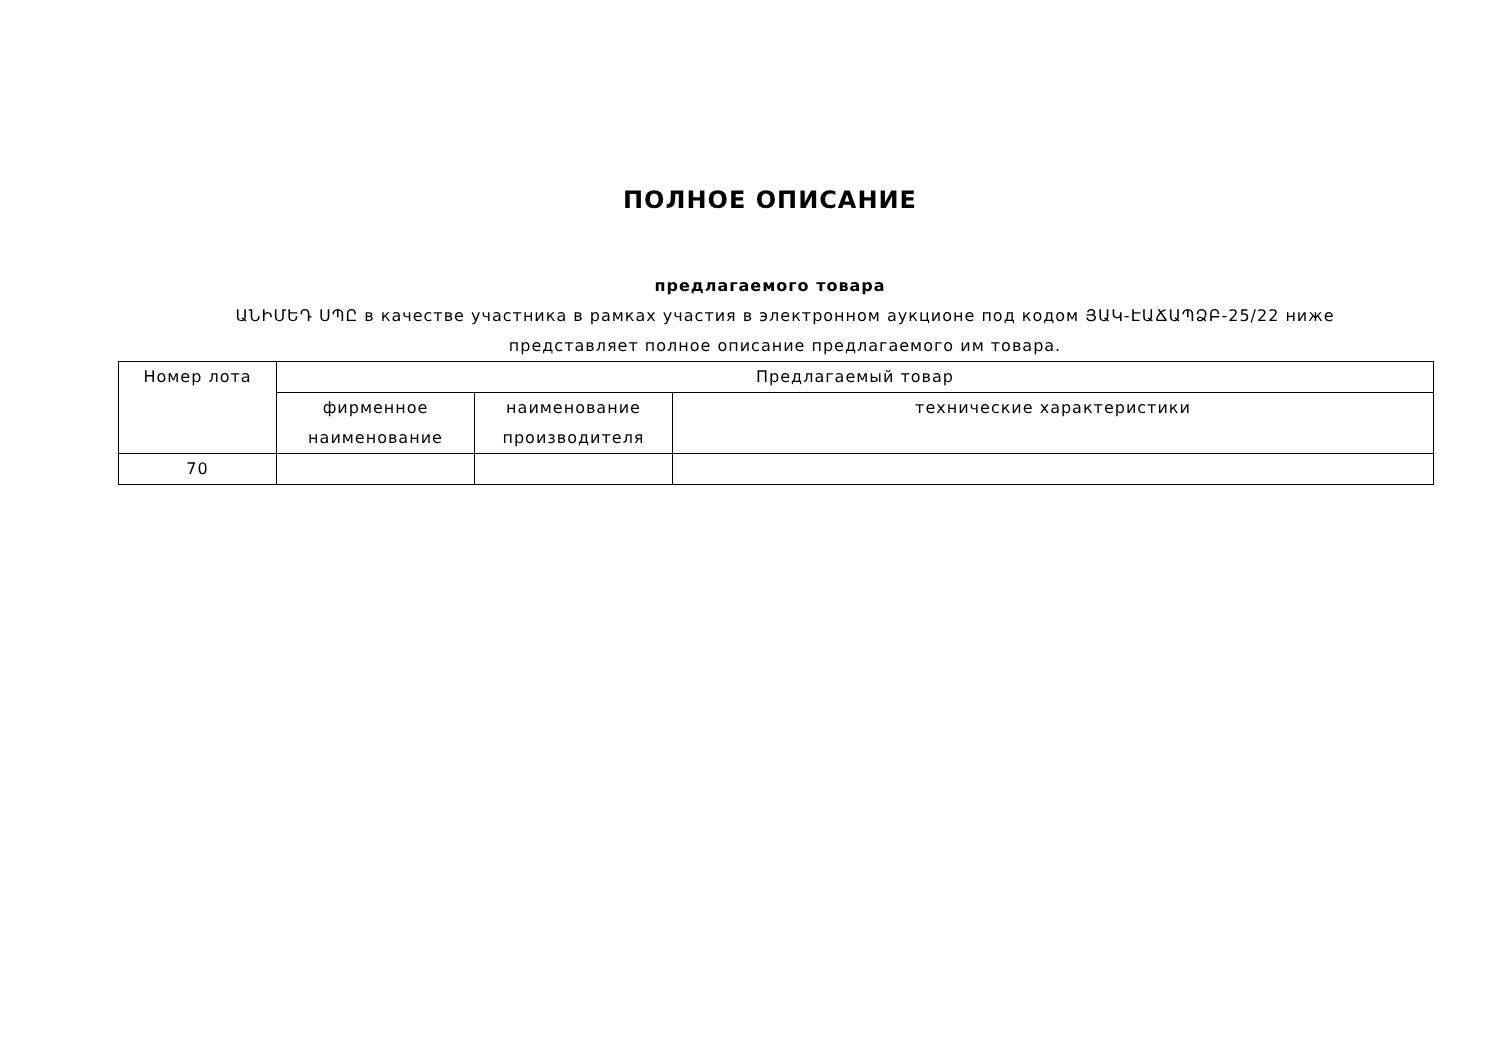ПОЛНОЕ ОПИСАНИЕ
предлагаемого товара
ԱՆԻՄԵԴ ՍՊԸ в качестве участника в рамках участия в электронном аукционе под кодом ՅԱԿ-ԷԱՃԱՊՁԲ-25/22 ниже представляет полное описание предлагаемого им товара.
| Номер лота | Предлагаемый товар | | |
| --- | --- | --- | --- |
| | фирменное наименование | наименование производителя | технические характеристики |
| 70 | | | |